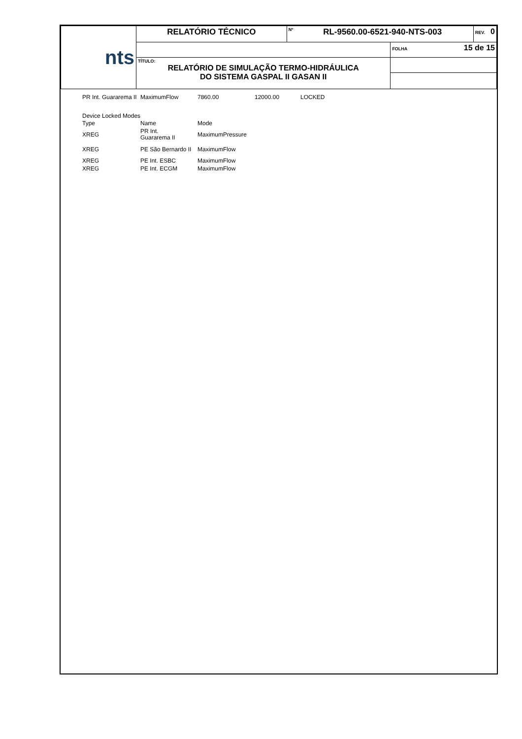| nts | RELATÓRIO TÉCNICO | Nº RL-9560.00-6521-940-NTS-003 | | REV. 0 |
| | | | FOLHA 15 de 15 | |
| | TÍTULO: RELATÓRIO DE SIMULAÇÃO TERMO-HIDRÁULICA DO SISTEMA GASPAL II GASAN II | | | |
| PR Int. Guararema II | MaximumFlow | 7860.00 | 12000.00 | LOCKED |
Device Locked Modes
| Type | Name | Mode |
| XREG | PR Int. Guararema II | MaximumPressure |
| XREG | PE São Bernardo II | MaximumFlow |
| XREG | PE Int. ESBC | MaximumFlow |
| XREG | PE Int. ECGM | MaximumFlow |